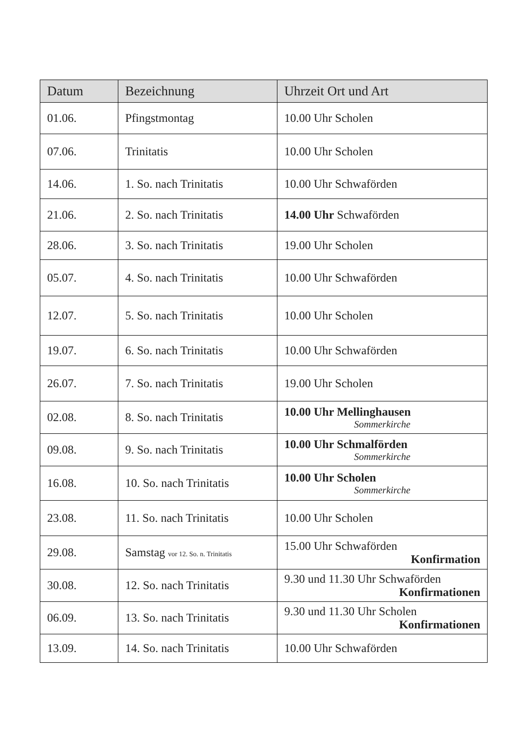| Datum | Bezeichnung | Uhrzeit Ort und Art |
| --- | --- | --- |
| 01.06. | Pfingstmontag | 10.00 Uhr Scholen |
| 07.06. | Trinitatis | 10.00 Uhr Scholen |
| 14.06. | 1. So. nach Trinitatis | 10.00 Uhr Schwaförden |
| 21.06. | 2. So. nach Trinitatis | 14.00 Uhr Schwaförden |
| 28.06. | 3. So. nach Trinitatis | 19.00 Uhr Scholen |
| 05.07. | 4. So. nach Trinitatis | 10.00 Uhr Schwaförden |
| 12.07. | 5. So. nach Trinitatis | 10.00 Uhr Scholen |
| 19.07. | 6. So. nach Trinitatis | 10.00 Uhr Schwaförden |
| 26.07. | 7. So. nach Trinitatis | 19.00 Uhr Scholen |
| 02.08. | 8. So. nach Trinitatis | 10.00 Uhr Mellinghausen Sommerkirche |
| 09.08. | 9. So. nach Trinitatis | 10.00 Uhr Schmalförden Sommerkirche |
| 16.08. | 10. So. nach Trinitatis | 10.00 Uhr Scholen Sommerkirche |
| 23.08. | 11. So. nach Trinitatis | 10.00 Uhr Scholen |
| 29.08. | Samstag vor 12. So. n. Trinitatis | 15.00 Uhr Schwaförden Konfirmation |
| 30.08. | 12. So. nach Trinitatis | 9.30 und 11.30 Uhr Schwaförden Konfirmationen |
| 06.09. | 13. So. nach Trinitatis | 9.30 und 11.30 Uhr Scholen Konfirmationen |
| 13.09. | 14. So. nach Trinitatis | 10.00 Uhr Schwaförden |